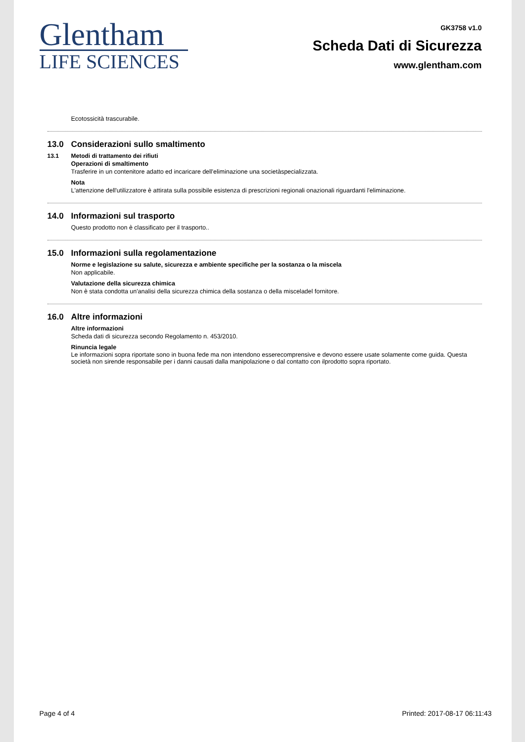Glentham
LIFE SCIENCES
GK3758 v1.0
Scheda Dati di Sicurezza
www.glentham.com
Ecotossicità trascurabile.
13.0 Considerazioni sullo smaltimento
13.1 Metodi di trattamento dei rifiuti
Operazioni di smaltimento
Trasferire in un contenitore adatto ed incaricare dell'eliminazione una societàspecializzata.
Nota
L'attenzione dell'utilizzatore è attirata sulla possibile esistenza di prescrizioni regionali onazionali riguardanti l'eliminazione.
14.0 Informazioni sul trasporto
Questo prodotto non è classificato per il trasporto..
15.0 Informazioni sulla regolamentazione
Norme e legislazione su salute, sicurezza e ambiente specifiche per la sostanza o la miscela
Non applicabile.
Valutazione della sicurezza chimica
Non è stata condotta un'analisi della sicurezza chimica della sostanza o della misceladel fornitore.
16.0 Altre informazioni
Altre informazioni
Scheda dati di sicurezza secondo Regolamento n. 453/2010.
Rinuncia legale
Le informazioni sopra riportate sono in buona fede ma non intendono esserecomprensive e devono essere usate solamente come guida. Questa società non sirende responsabile per i danni causati dalla manipolazione o dal contatto con ilprodotto sopra riportato.
Page 4 of 4 Printed: 2017-08-17 06:11:43